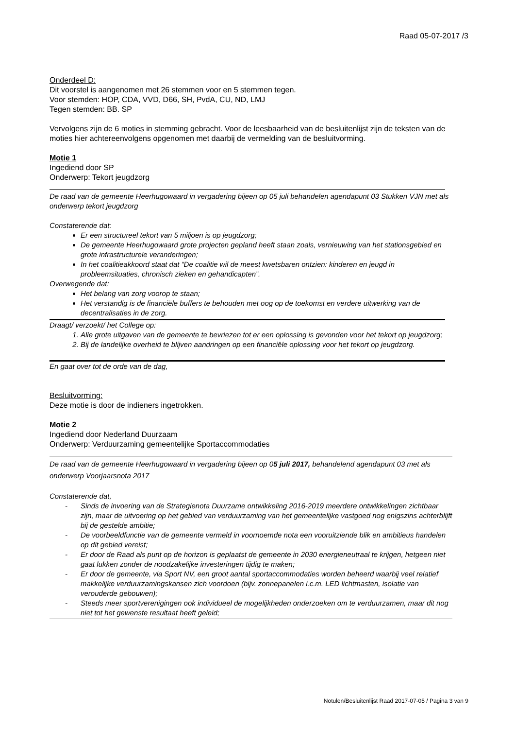Raad 05-07-2017 /3
Onderdeel D:
Dit voorstel is aangenomen met 26 stemmen voor en 5 stemmen tegen.
Voor stemden: HOP, CDA, VVD, D66, SH, PvdA, CU, ND, LMJ
Tegen stemden: BB. SP
Vervolgens zijn de 6 moties in stemming gebracht. Voor de leesbaarheid van de besluitenlijst zijn de teksten van de moties hier achtereenvolgens opgenomen met daarbij de vermelding van de besluitvorming.
Motie 1
Ingediend door SP
Onderwerp: Tekort jeugdzorg
De raad van de gemeente Heerhugowaard in vergadering bijeen op 05 juli behandelen agendapunt 03 Stukken VJN met als onderwerp tekort jeugdzorg
Constaterende dat:
Er een structureel tekort van 5 miljoen is op jeugdzorg;
De gemeente Heerhugowaard grote projecten gepland heeft staan zoals, vernieuwing van het stationsgebied en grote infrastructurele veranderingen;
In het coalitieakkoord staat dat “De coalitie wil de meest kwetsbaren ontzien: kinderen en jeugd in probleemsituaties, chronisch zieken en gehandicapten”.
Overwegende dat:
Het belang van zorg voorop te staan;
Het verstandig is de financiële buffers te behouden met oog op de toekomst en verdere uitwerking van de decentralisaties in de zorg.
Draagt/ verzoekt/ het College op:
1. Alle grote uitgaven van de gemeente te bevriezen tot er een oplossing is gevonden voor het tekort op jeugdzorg;
2. Bij de landelijke overheid te blijven aandringen op een financiële oplossing voor het tekort op jeugdzorg.
En gaat over tot de orde van de dag,
Besluitvorming:
Deze motie is door de indieners ingetrokken.
Motie 2
Ingediend door Nederland Duurzaam
Onderwerp: Verduurzaming gemeentelijke Sportaccommodaties
De raad van de gemeente Heerhugowaard in vergadering bijeen op 05 juli 2017, behandelend agendapunt 03 met als onderwerp Voorjaarsnota 2017
Constaterende dat,
- Sinds de invoering van de Strategienota Duurzame ontwikkeling 2016-2019 meerdere ontwikkelingen zichtbaar zijn, maar de uitvoering op het gebied van verduurzaming van het gemeentelijke vastgoed nog enigszins achterblijft bij de gestelde ambitie;
- De voorbeeldfunctie van de gemeente vermeld in voornoemde nota een vooruitziende blik en ambitieus handelen op dit gebied vereist;
- Er door de Raad als punt op de horizon is geplaatst de gemeente in 2030 energieneutraal te krijgen, hetgeen niet gaat lukken zonder de noodzakelijke investeringen tijdig te maken;
- Er door de gemeente, via Sport NV, een groot aantal sportaccommodaties worden beheerd waarbij veel relatief makkelijke verduurzamingskansen zich voordoen (bijv. zonnepanelen i.c.m. LED lichtmasten, isolatie van verouderde gebouwen);
- Steeds meer sportverenigingen ook individueel de mogelijkheden onderzoeken om te verduurzamen, maar dit nog niet tot het gewenste resultaat heeft geleid;
Notulen/Besluitenlijst Raad 2017-07-05 / Pagina 3 van 9